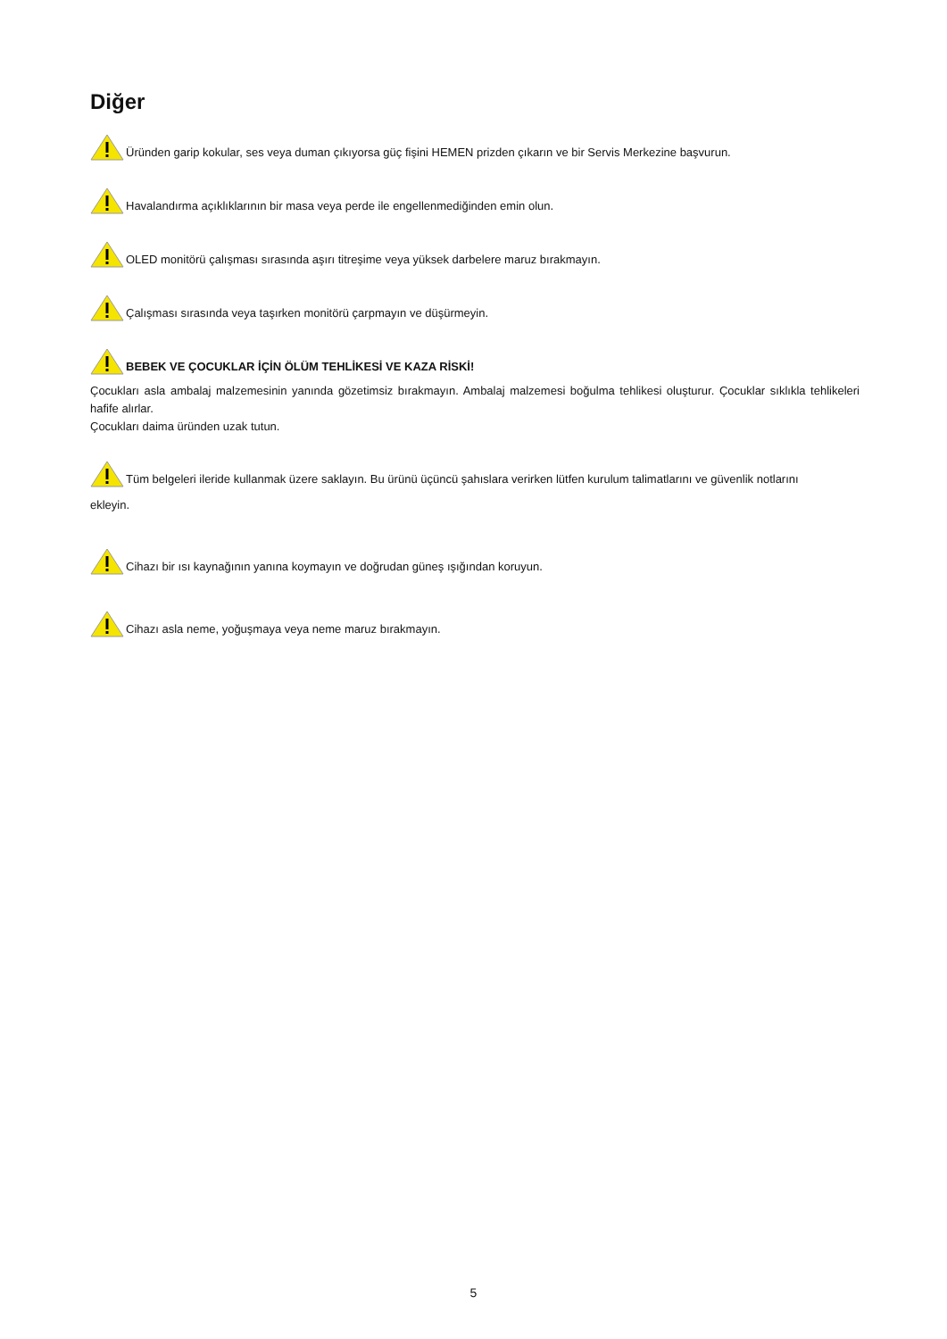Diğer
Üründen garip kokular, ses veya duman çıkıyorsa güç fişini HEMEN prizden çıkarın ve bir Servis Merkezine başvurun.
Havalandırma açıklıklarının bir masa veya perde ile engellenmediğinden emin olun.
OLED monitörü çalışması sırasında aşırı titreşime veya yüksek darbelere maruz bırakmayın.
Çalışması sırasında veya taşırken monitörü çarpmayın ve düşürmeyin.
BEBEK VE ÇOCUKLAR İÇİN ÖLÜM TEHLİKESİ VE KAZA RİSKİ!
Çocukları asla ambalaj malzemesinin yanında gözetimsiz bırakmayın. Ambalaj malzemesi boğulma tehlikesi oluşturur. Çocuklar sıklıkla tehlikeleri hafife alırlar.
Çocukları daima üründen uzak tutun.
Tüm belgeleri ileride kullanmak üzere saklayın. Bu ürünü üçüncü şahıslara verirken lütfen kurulum talimatlarını ve güvenlik notlarını
ekleyin.
Cihazı bir ısı kaynağının yanına koymayın ve doğrudan güneş ışığından koruyun.
Cihazı asla neme, yoğuşmaya veya neme maruz bırakmayın.
5